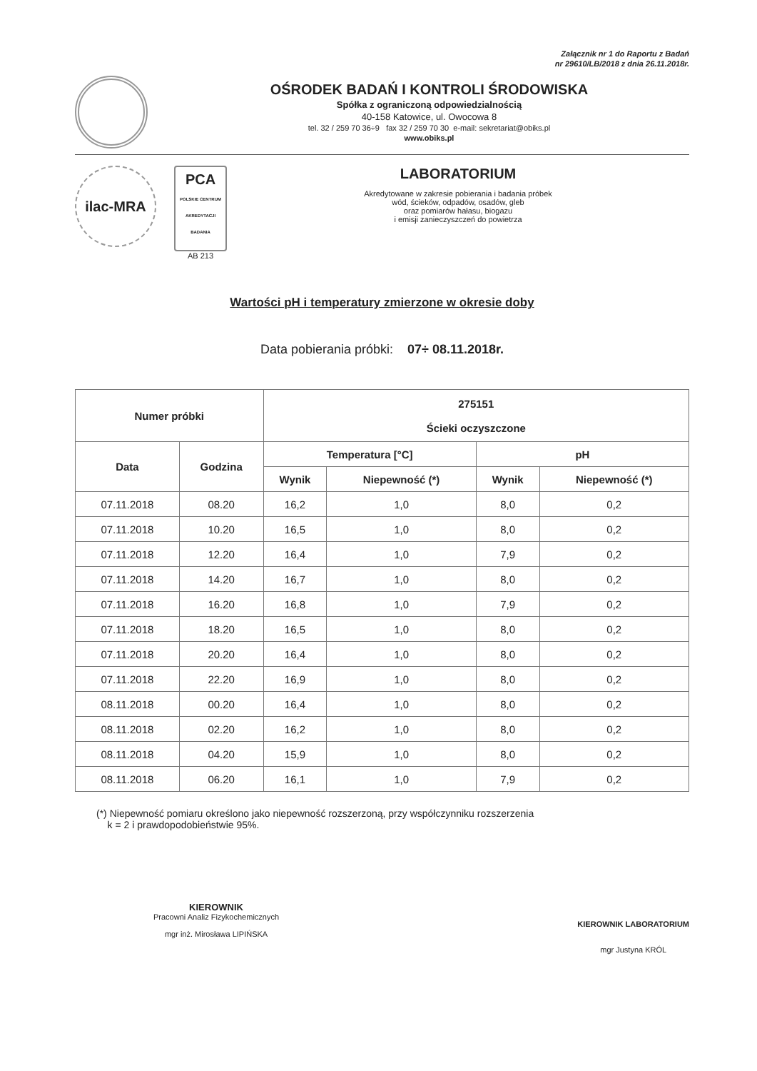Załącznik nr 1 do Raportu z Badań
nr 29610/LB/2018 z dnia 26.11.2018r.
OŚRODEK BADAŃ I KONTROLI ŚRODOWISKA
Spółka z ograniczoną odpowiedzialnością
40-158 Katowice, ul. Owocowa 8
tel. 32 / 259 70 36÷9 fax 32 / 259 70 30 e-mail: sekretariat@obiks.pl
www.obiks.pl
ilac-MRA
PCA
POLSKIE CENTRUM AKREDYTACJI
BADANIA
AB 213
LABORATORIUM
Akredytowane w zakresie pobierania i badania próbek
wód, ścieków, odpadów, osadów, gleb
oraz pomiarów hałasu, biogazu
i emisji zanieczyszczeń do powietrza
Wartości pH i temperatury zmierzone w okresie doby
Data pobierania próbki: 07÷ 08.11.2018r.
| Numer próbki | | 275151 Ścieki oczyszczone | | | |
| --- | --- | --- | --- | --- | --- |
| Data | Godzina | Temperatura [°C] | | pH | |
| | | Wynik | Niepewność (*) | Wynik | Niepewność (*) |
| 07.11.2018 | 08.20 | 16,2 | 1,0 | 8,0 | 0,2 |
| 07.11.2018 | 10.20 | 16,5 | 1,0 | 8,0 | 0,2 |
| 07.11.2018 | 12.20 | 16,4 | 1,0 | 7,9 | 0,2 |
| 07.11.2018 | 14.20 | 16,7 | 1,0 | 8,0 | 0,2 |
| 07.11.2018 | 16.20 | 16,8 | 1,0 | 7,9 | 0,2 |
| 07.11.2018 | 18.20 | 16,5 | 1,0 | 8,0 | 0,2 |
| 07.11.2018 | 20.20 | 16,4 | 1,0 | 8,0 | 0,2 |
| 07.11.2018 | 22.20 | 16,9 | 1,0 | 8,0 | 0,2 |
| 08.11.2018 | 00.20 | 16,4 | 1,0 | 8,0 | 0,2 |
| 08.11.2018 | 02.20 | 16,2 | 1,0 | 8,0 | 0,2 |
| 08.11.2018 | 04.20 | 15,9 | 1,0 | 8,0 | 0,2 |
| 08.11.2018 | 06.20 | 16,1 | 1,0 | 7,9 | 0,2 |
(*) Niepewność pomiaru określono jako niepewność rozszerzoną, przy współczynniku rozszerzenia
k = 2 i prawdopodobieństwie 95%.
KIEROWNIK
Pracowni Analiz Fizykochemicznych
mgr inż. Mirosława LIPIŃSKA
KIEROWNIK LABORATORIUM
mgr Justyna KRÓL